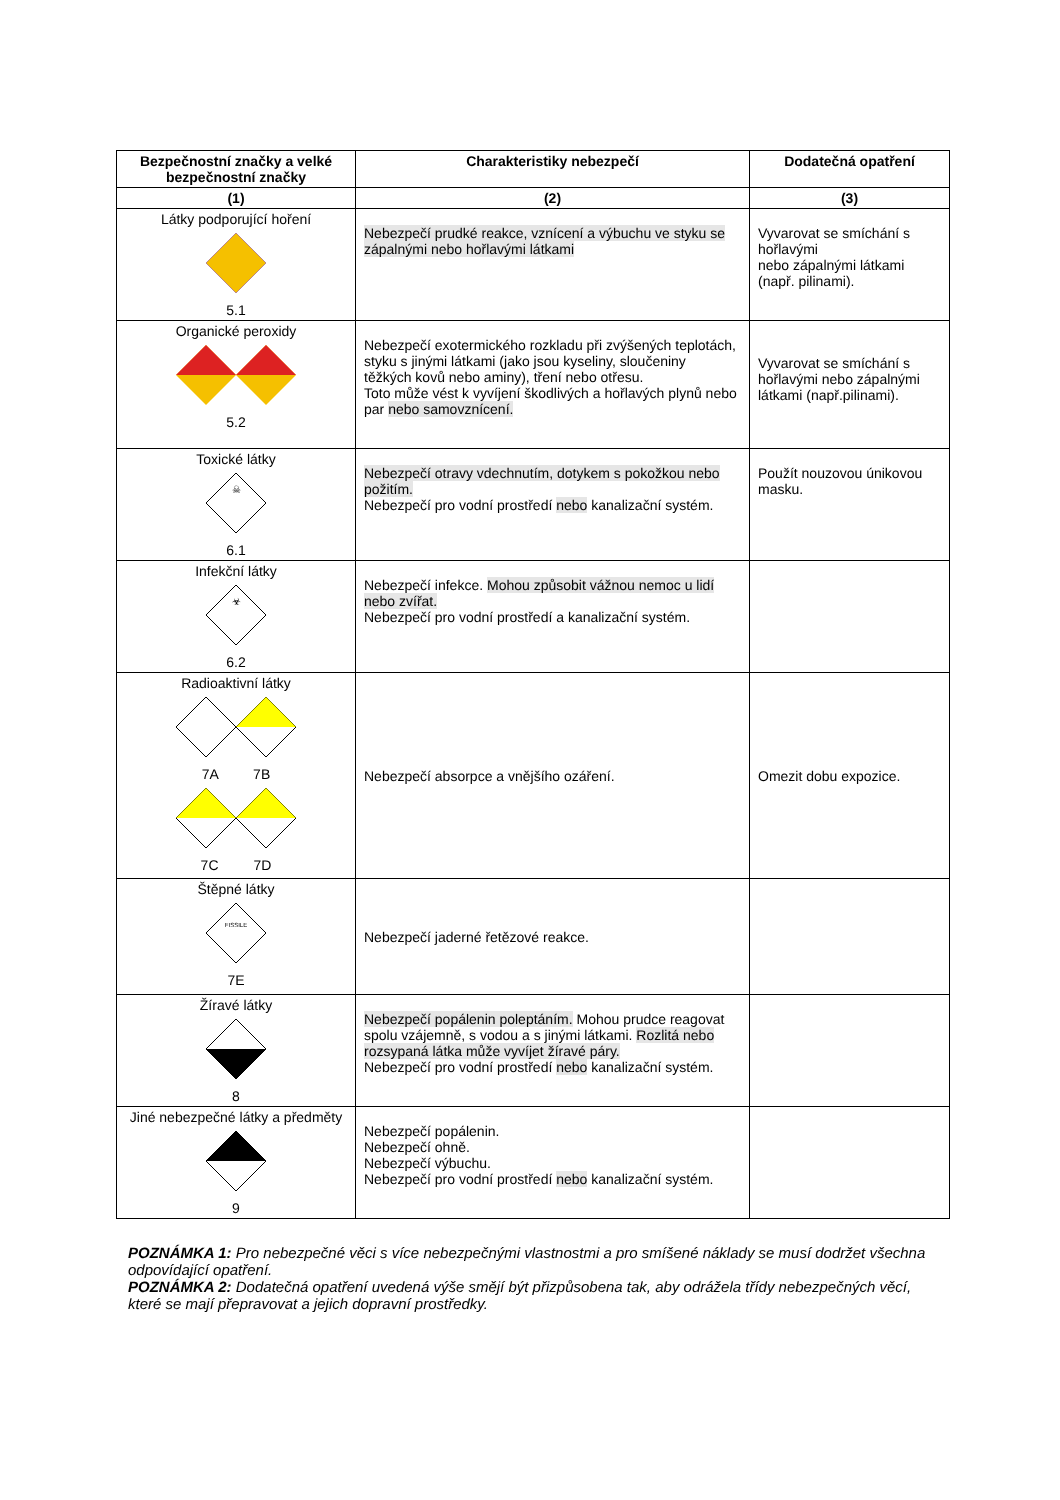| Bezpečnostní značky a velké bezpečnostní značky | Charakteristiky nebezpečí | Dodatečná opatření |
| --- | --- | --- |
| (1) | (2) | (3) |
| Látky podporující hoření 5.1 | Nebezpečí prudké reakce, vznícení a výbuchu ve styku se zápalnými nebo hořlavými látkami | Vyvarovat se smíchání s hořlavými nebo zápalnými látkami (např. pilinami). |
| Organické peroxidy 5.2 | Nebezpečí exotermického rozkladu při zvýšených teplotách, styku s jinými látkami (jako jsou kyseliny, sloučeniny těžkých kovů nebo aminy), tření nebo otřesu. Toto může vést k vyvíjení škodlivých a hořlavých plynů nebo par nebo samovznícení. | Vyvarovat se smíchání s hořlavými nebo zápalnými látkami (např.pilinami). |
| Toxické látky ☠ 6.1 | Nebezpečí otravy vdechnutím, dotykem s pokožkou nebo požitím. Nebezpečí pro vodní prostředí nebo kanalizační systém. | Použít nouzovou únikovou masku. |
| Infekční látky ☣ 6.2 | Nebezpečí infekce. Mohou způsobit vážnou nemoc u lidí nebo zvířat. Nebezpečí pro vodní prostředí a kanalizační systém. | |
| Radioaktivní látky 7A 7B 7C 7D | Nebezpečí absorpce a vnějšího ozáření. | Omezit dobu expozice. |
| Štěpné látky FISSILE 7E | Nebezpečí jaderné řetězové reakce. | |
| Žíravé látky 8 | Nebezpečí popálenin poleptáním. Mohou prudce reagovat spolu vzájemně, s vodou a s jinými látkami. Rozlitá nebo rozsypaná látka může vyvíjet žíravé páry. Nebezpečí pro vodní prostředí nebo kanalizační systém. | |
| Jiné nebezpečné látky a předměty 9 | Nebezpečí popálenin. Nebezpečí ohně. Nebezpečí výbuchu. Nebezpečí pro vodní prostředí nebo kanalizační systém. | |
POZNÁMKA 1: Pro nebezpečné věci s více nebezpečnými vlastnostmi a pro smíšené náklady se musí dodržet všechna odpovídající opatření.
POZNÁMKA 2: Dodatečná opatření uvedená výše smějí být přizpůsobena tak, aby odrážela třídy nebezpečných věcí, které se mají přepravovat a jejich dopravní prostředky.